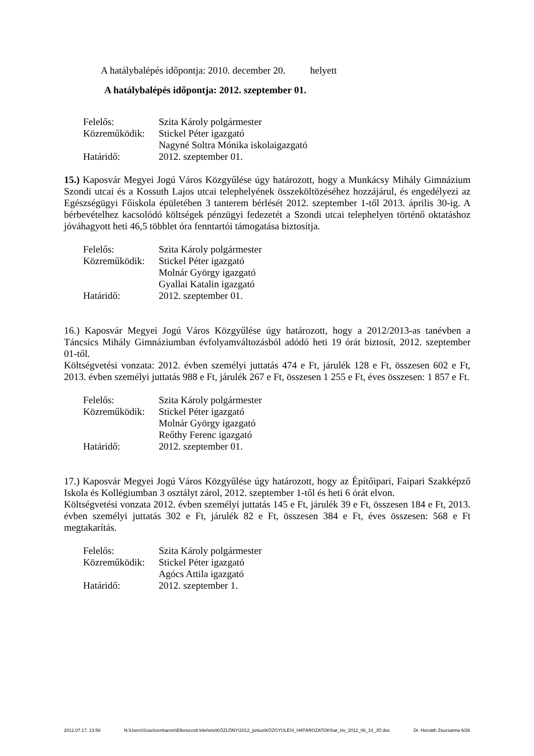A hatálybalépés időpontja: 2010. december 20. helyett
A hatálybalépés időpontja: 2012. szeptember 01.
| Felelős: | Szita Károly polgármester |
| Közreműködik: | Stickel Péter igazgató |
| | Nagyné Soltra Mónika iskolaigazgató |
| Határidő: | 2012. szeptember 01. |
15.) Kaposvár Megyei Jogú Város Közgyűlése úgy határozott, hogy a Munkácsy Mihály Gimnázium Szondi utcai és a Kossuth Lajos utcai telephelyének összeköltözéséhez hozzájárul, és engedélyezi az Egészségügyi Főiskola épületében 3 tanterem bérlését 2012. szeptember 1-től 2013. április 30-ig. A bérbevételhez kacsolódó költségek pénzügyi fedezetét a Szondi utcai telephelyen történő oktatáshoz jóváhagyott heti 46,5 többlet óra fenntartói támogatása biztosítja.
| Felelős: | Szita Károly polgármester |
| Közreműködik: | Stickel Péter igazgató |
| | Molnár György igazgató |
| | Gyallai Katalin igazgató |
| Határidő: | 2012. szeptember 01. |
16.) Kaposvár Megyei Jogú Város Közgyűlése úgy határozott, hogy a 2012/2013-as tanévben a Táncsics Mihály Gimnáziumban évfolyamváltozásból adódó heti 19 órát biztosít, 2012. szeptember 01-től.
Költségvetési vonzata: 2012. évben személyi juttatás 474 e Ft, járulék 128 e Ft, összesen 602 e Ft, 2013. évben személyi juttatás 988 e Ft, járulék 267 e Ft, összesen 1 255 e Ft, éves összesen: 1 857 e Ft.
| Felelős: | Szita Károly polgármester |
| Közreműködik: | Stickel Péter igazgató |
| | Molnár György igazgató |
| | Reőthy Ferenc igazgató |
| Határidő: | 2012. szeptember 01. |
17.) Kaposvár Megyei Jogú Város Közgyűlése úgy határozott, hogy az Építőipari, Faipari Szakképző Iskola és Kollégiumban 3 osztályt zárol, 2012. szeptember 1-től és heti 6 órát elvon.
Költségvetési vonzata 2012. évben személyi juttatás 145 e Ft, járulék 39 e Ft, összesen 184 e Ft, 2013. évben személyi juttatás 302 e Ft, járulék 82 e Ft, összesen 384 e Ft, éves összesen: 568 e Ft megtakarítás.
| Felelős: | Szita Károly polgármester |
| Közreműködik: | Stickel Péter igazgató |
| | Agócs Attila igazgató |
| Határidő: | 2012. szeptember 1. |
2012.07.17. 13:58 N:\Users\Szaztizenharom\Ellenorzott kiteheto\KÖZLÖNY\2012_június\KÖZGYŰLÉSI_HATÁROZATOK\hat_kiv_2012_06_14_JÓ.doc Dr. Horváth Zsuzsanna 6/26